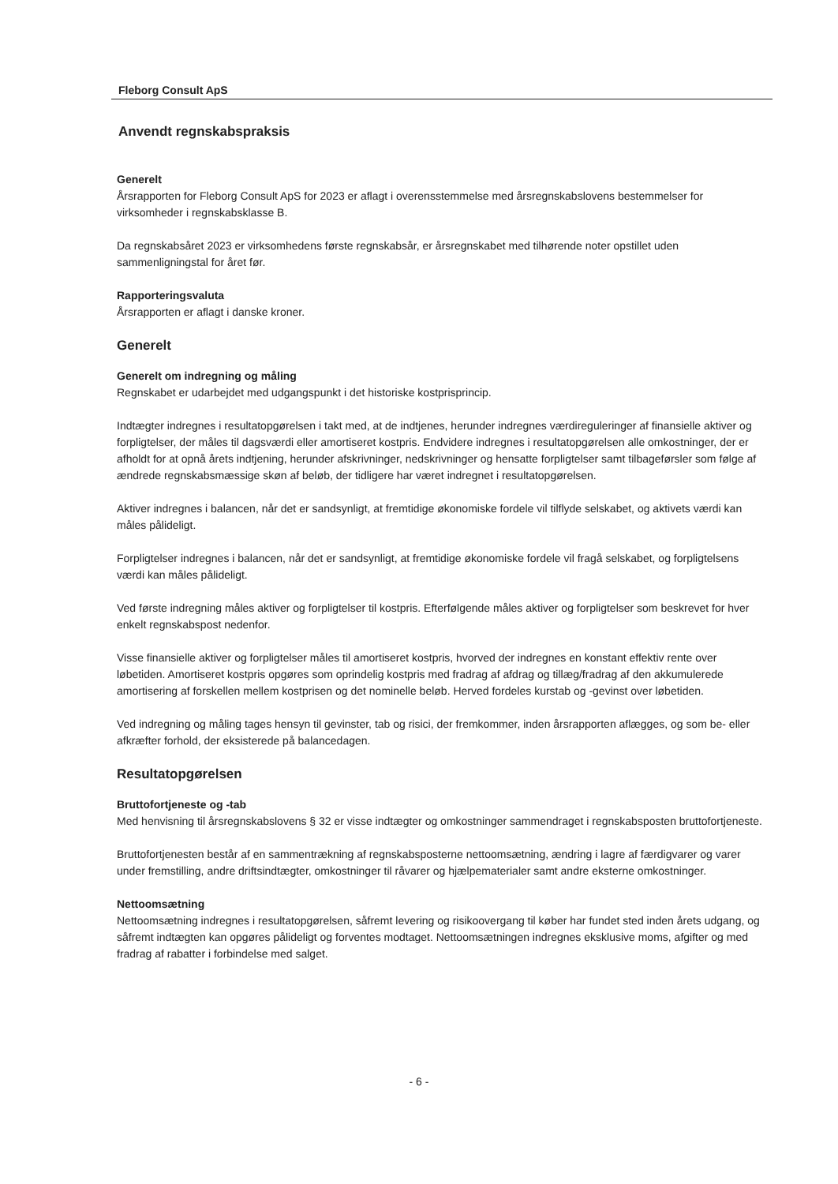Fleborg Consult ApS
Anvendt regnskabspraksis
Generelt
Årsrapporten for Fleborg Consult ApS for 2023 er aflagt i overensstemmelse med årsregnskabslovens bestemmelser for virksomheder i regnskabsklasse B.
Da regnskabsåret 2023 er virksomhedens første regnskabsår, er årsregnskabet med tilhørende noter opstillet uden sammenligningstal for året før.
Rapporteringsvaluta
Årsrapporten er aflagt i danske kroner.
Generelt
Generelt om indregning og måling
Regnskabet er udarbejdet med udgangspunkt i det historiske kostprisprincip.
Indtægter indregnes i resultatopgørelsen i takt med, at de indtjenes, herunder indregnes værdireguleringer af finansielle aktiver og forpligtelser, der måles til dagsværdi eller amortiseret kostpris. Endvidere indregnes i resultatopgørelsen alle omkostninger, der er afholdt for at opnå årets indtjening, herunder afskrivninger, nedskrivninger og hensatte forpligtelser samt tilbageførsler som følge af ændrede regnskabsmæssige skøn af beløb, der tidligere har været indregnet i resultatopgørelsen.
Aktiver indregnes i balancen, når det er sandsynligt, at fremtidige økonomiske fordele vil tilflyde selskabet, og aktivets værdi kan måles pålideligt.
Forpligtelser indregnes i balancen, når det er sandsynligt, at fremtidige økonomiske fordele vil fragå selskabet, og forpligtelsens værdi kan måles pålideligt.
Ved første indregning måles aktiver og forpligtelser til kostpris. Efterfølgende måles aktiver og forpligtelser som beskrevet for hver enkelt regnskabspost nedenfor.
Visse finansielle aktiver og forpligtelser måles til amortiseret kostpris, hvorved der indregnes en konstant effektiv rente over løbetiden. Amortiseret kostpris opgøres som oprindelig kostpris med fradrag af afdrag og tillæg/fradrag af den akkumulerede amortisering af forskellen mellem kostprisen og det nominelle beløb. Herved fordeles kurstab og -gevinst over løbetiden.
Ved indregning og måling tages hensyn til gevinster, tab og risici, der fremkommer, inden årsrapporten aflægges, og som be- eller afkræfter forhold, der eksisterede på balancedagen.
Resultatopgørelsen
Bruttofortjeneste og -tab
Med henvisning til årsregnskabslovens § 32 er visse indtægter og omkostninger sammendraget i regnskabsposten bruttofortjeneste.
Bruttofortjenesten består af en sammentrækning af regnskabsposterne nettoomsætning, ændring i lagre af færdigvarer og varer under fremstilling, andre driftsindtægter, omkostninger til råvarer og hjælpematerialer samt andre eksterne omkostninger.
Nettoomsætning
Nettoomsætning indregnes i resultatopgørelsen, såfremt levering og risikoovergang til køber har fundet sted inden årets udgang, og såfremt indtægten kan opgøres pålideligt og forventes modtaget. Nettoomsætningen indregnes eksklusive moms, afgifter og med fradrag af rabatter i forbindelse med salget.
- 6 -